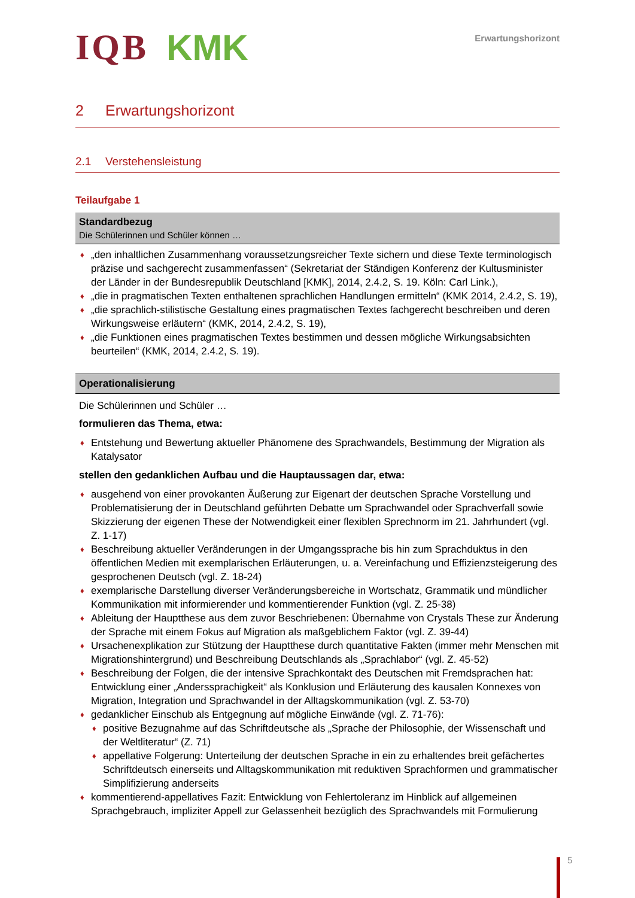IQB KMK
Erwartungshorizont
2 Erwartungshorizont
2.1 Verstehensleistung
Teilaufgabe 1
Standardbezug
Die Schülerinnen und Schüler können …
„den inhaltlichen Zusammenhang voraussetzungsreicher Texte sichern und diese Texte terminologisch präzise und sachgerecht zusammenfassen“ (Sekretariat der Ständigen Konferenz der Kultusminister der Länder in der Bundesrepublik Deutschland [KMK], 2014, 2.4.2, S. 19. Köln: Carl Link.),
„die in pragmatischen Texten enthaltenen sprachlichen Handlungen ermitteln“ (KMK 2014, 2.4.2, S. 19),
„die sprachlich-stilistische Gestaltung eines pragmatischen Textes fachgerecht beschreiben und deren Wirkungsweise erläutern“ (KMK, 2014, 2.4.2, S. 19),
„die Funktionen eines pragmatischen Textes bestimmen und dessen mögliche Wirkungsabsichten beurteilen“ (KMK, 2014, 2.4.2, S. 19).
Operationalisierung
Die Schülerinnen und Schüler …
formulieren das Thema, etwa:
Entstehung und Bewertung aktueller Phänomene des Sprachwandels, Bestimmung der Migration als Katalysator
stellen den gedanklichen Aufbau und die Hauptaussagen dar, etwa:
ausgehend von einer provokanten Äußerung zur Eigenart der deutschen Sprache Vorstellung und Problematisierung der in Deutschland geführten Debatte um Sprachwandel oder Sprachverfall sowie Skizzierung der eigenen These der Notwendigkeit einer flexiblen Sprechnorm im 21. Jahrhundert (vgl. Z. 1-17)
Beschreibung aktueller Veränderungen in der Umgangssprache bis hin zum Sprachduktus in den öffentlichen Medien mit exemplarischen Erläuterungen, u. a. Vereinfachung und Effizienzsteigerung des gesprochenen Deutsch (vgl. Z. 18-24)
exemplarische Darstellung diverser Veränderungsbereiche in Wortschatz, Grammatik und mündlicher Kommunikation mit informierender und kommentierender Funktion (vgl. Z. 25-38)
Ableitung der Hauptthese aus dem zuvor Beschriebenen: Übernahme von Crystals These zur Änderung der Sprache mit einem Fokus auf Migration als maßgeblichem Faktor (vgl. Z. 39-44)
Ursachenexplikation zur Stützung der Hauptthese durch quantitative Fakten (immer mehr Menschen mit Migrationshintergrund) und Beschreibung Deutschlands als „Sprachlabor“ (vgl. Z. 45-52)
Beschreibung der Folgen, die der intensive Sprachkontakt des Deutschen mit Fremdsprachen hat: Entwicklung einer „Anderssprachigkeit“ als Konklusion und Erläuterung des kausalen Konnexes von Migration, Integration und Sprachwandel in der Alltagskommunikation (vgl. Z. 53-70)
gedanklicher Einschub als Entgegnung auf mögliche Einwände (vgl. Z. 71-76):
positive Bezugnahme auf das Schriftdeutsche als „Sprache der Philosophie, der Wissenschaft und der Weltliteratur“ (Z. 71)
appellative Folgerung: Unterteilung der deutschen Sprache in ein zu erhaltendes breit gefächertes Schriftdeutsch einerseits und Alltagskommunikation mit reduktiven Sprachformen und grammatischer Simplifizierung anderseits
kommentierend-appellatives Fazit: Entwicklung von Fehlertoleranz im Hinblick auf allgemeinen Sprachgebrauch, impliziter Appell zur Gelassenheit bezüglich des Sprachwandels mit Formulierung
5